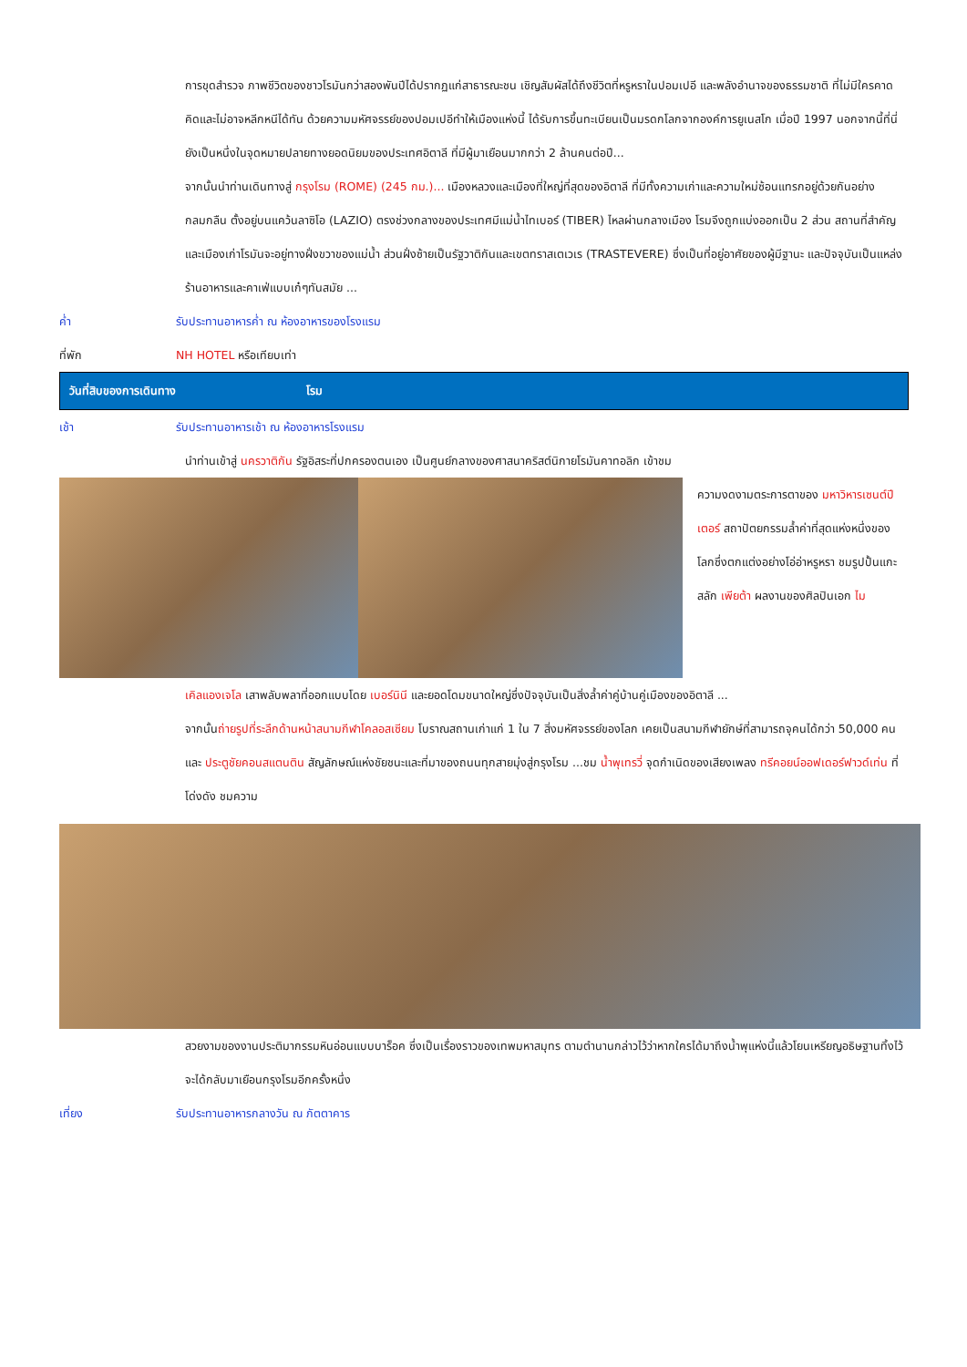การขุดสำรวจ ภาพชีวิตของชาวโรมันกว่าสองพันปีได้ปรากฏแก่สาธารณะชน เชิญสัมผัสได้ถึงชีวิตที่หรูหราในปอมเปอี และพลังอำนาจของธรรมชาติ ที่ไม่มีใครคาดคิดและไม่อาจหลีกหนีได้ทัน ด้วยความมหัศจรรย์ของปอมเปอีทำให้เมืองแห่งนี้ ได้รับการขึ้นทะเบียนเป็นมรดกโลกจากองค์การยูเนสโก เมื่อปี 1997 นอกจากนี้ที่นี่ยังเป็นหนึ่งในจุดหมายปลายทางยอดนิยมของประเทศอิตาลี ที่มีผู้มาเยือนมากกว่า 2 ล้านคนต่อปี...
จากนั้นนำท่านเดินทางสู่ กรุงโรม (ROME) (245 กม.)... เมืองหลวงและเมืองที่ใหญ่ที่สุดของอิตาลี ที่มีทั้งความเก่าและความใหม่ซ้อนแทรกอยู่ด้วยกันอย่างกลมกลืน ตั้งอยู่บนแคว้นลาซิโอ (LAZIO) ตรงช่วงกลางของประเทศมีแม่น้ำไทเบอร์ (TIBER) ไหลผ่านกลางเมือง โรมจึงถูกแบ่งออกเป็น 2 ส่วน สถานที่สำคัญและเมืองเก่าโรมันจะอยู่ทางฝั่งขวาของแม่น้ำ ส่วนฝั่งซ้ายเป็นรัฐวาติกันและเขตทราสเตเวเร (TRASTEVERE) ซึ่งเป็นที่อยู่อาศัยของผู้มีฐานะ และปัจจุบันเป็นแหล่งร้านอาหารและคาเฟ่แบบเก๋ๆทันสมัย ...
ค่ำ รับประทานอาหารค่ำ ณ ห้องอาหารของโรงแรม
ที่พัก NH HOTEL หรือเทียบเท่า
วันที่สิบของการเดินทาง โรม
เช้า รับประทานอาหารเช้า ณ ห้องอาหารโรงแรม
นำท่านเข้าสู่ นครวาติกัน รัฐอิสระที่ปกครองตนเอง เป็นศูนย์กลางของศาสนาคริสต์นิกายโรมันคาทอลิก เข้าชม
ความงดงามตระการตาของ มหาวิหารเซนต์ปีเตอร์ สถาปัตยกรรมล้ำค่าที่สุดแห่งหนึ่งของโลกซึ่งตกแต่งอย่างโอ่อ่าหรูหรา ชมรูปปั้นแกะสลัก เพียต้า ผลงานของศิลปินเอก ไม
เคิลแองเจโล เสาพลับพลาที่ออกแบบโดย เบอร์นินี และยอดโดมขนาดใหญ่ซึ่งปัจจุบันเป็นสิ่งล้ำค่าคู่บ้านคู่เมืองของอิตาลี ...
จากนั้นถ่ายรูปที่ระลึกด้านหน้าสนามกีฬาโคลอสเซียม โบราณสถานเก่าแก่ 1 ใน 7 สิ่งมหัศจรรย์ของโลก เคยเป็นสนามกีฬายักษ์ที่สามารถจุคนได้กว่า 50,000 คน และ ประตูชัยคอนสแตนติน สัญลักษณ์แห่งชัยชนะและที่มาของถนนทุกสายมุ่งสู่กรุงโรม ...ชม น้ำพุเทรวี่ จุดกำเนิดของเสียงเพลง ทรีคอยน์ออฟเดอร์ฟาวด์เท่น ที่โด่งดัง ชมความ
สวยงามของงานประติมากรรมหินอ่อนแบบบาร็อค ซึ่งเป็นเรื่องราวของเทพมหาสมุทร ตามตำนานกล่าวไว้ว่าหากใครได้มาถึงน้ำพุแห่งนี้แล้วโยนเหรียญอธิษฐานทิ้งไว้จะได้กลับมาเยือนกรุงโรมอีกครั้งหนึ่ง
เที่ยง รับประทานอาหารกลางวัน ณ ภัตตาคาร